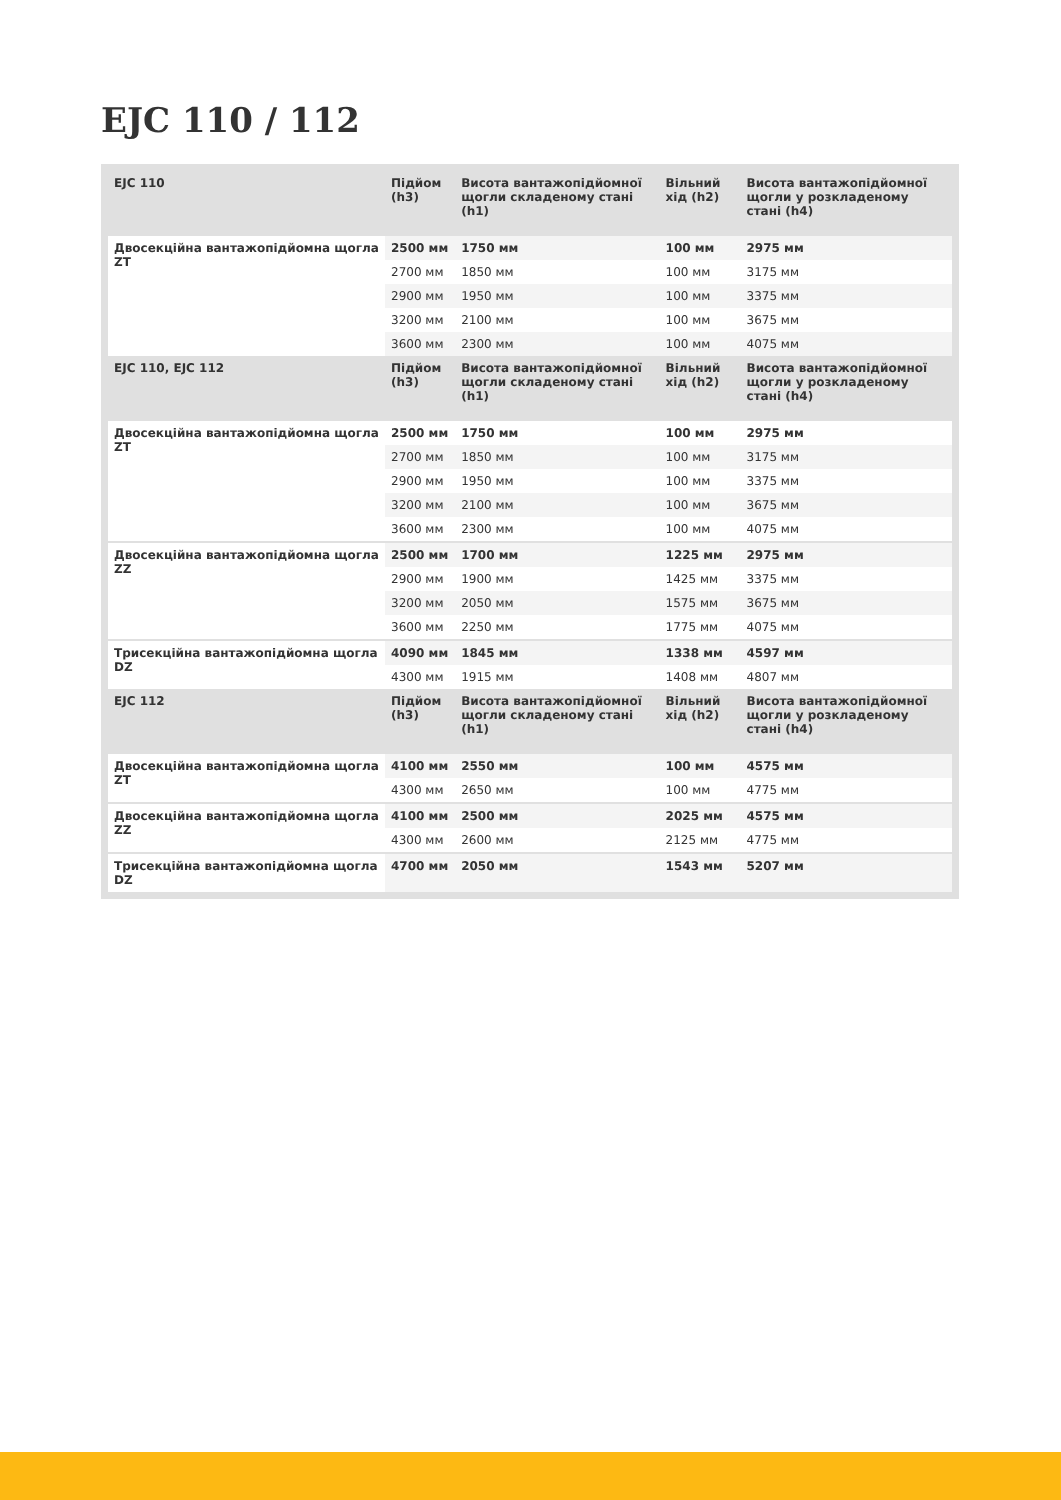EJC 110 / 112
| EJC 110 | Підйом (h3) | Висота вантажопідйомної щогли складеному стані (h1) | Вільний хід (h2) | Висота вантажопідйомної щогли у розкладеному стані (h4) |
| --- | --- | --- | --- | --- |
| Двосекційна вантажопідйомна щогла ZT | 2500 мм | 1750 мм | 100 мм | 2975 мм |
| | 2700 мм | 1850 мм | 100 мм | 3175 мм |
| | 2900 мм | 1950 мм | 100 мм | 3375 мм |
| | 3200 мм | 2100 мм | 100 мм | 3675 мм |
| | 3600 мм | 2300 мм | 100 мм | 4075 мм |
| EJC 110, EJC 112 | Підйом (h3) | Висота вантажопідйомної щогли складеному стані (h1) | Вільний хід (h2) | Висота вантажопідйомної щогли у розкладеному стані (h4) |
| Двосекційна вантажопідйомна щогла ZT | 2500 мм | 1750 мм | 100 мм | 2975 мм |
| | 2700 мм | 1850 мм | 100 мм | 3175 мм |
| | 2900 мм | 1950 мм | 100 мм | 3375 мм |
| | 3200 мм | 2100 мм | 100 мм | 3675 мм |
| | 3600 мм | 2300 мм | 100 мм | 4075 мм |
| Двосекційна вантажопідйомна щогла ZZ | 2500 мм | 1700 мм | 1225 мм | 2975 мм |
| | 2900 мм | 1900 мм | 1425 мм | 3375 мм |
| | 3200 мм | 2050 мм | 1575 мм | 3675 мм |
| | 3600 мм | 2250 мм | 1775 мм | 4075 мм |
| Трисекційна вантажопідйомна щогла DZ | 4090 мм | 1845 мм | 1338 мм | 4597 мм |
| | 4300 мм | 1915 мм | 1408 мм | 4807 мм |
| EJC 112 | Підйом (h3) | Висота вантажопідйомної щогли складеному стані (h1) | Вільний хід (h2) | Висота вантажопідйомної щогли у розкладеному стані (h4) |
| Двосекційна вантажопідйомна щогла ZT | 4100 мм | 2550 мм | 100 мм | 4575 мм |
| | 4300 мм | 2650 мм | 100 мм | 4775 мм |
| Двосекційна вантажопідйомна щогла ZZ | 4100 мм | 2500 мм | 2025 мм | 4575 мм |
| | 4300 мм | 2600 мм | 2125 мм | 4775 мм |
| Трисекційна вантажопідйомна щогла DZ | 4700 мм | 2050 мм | 1543 мм | 5207 мм |